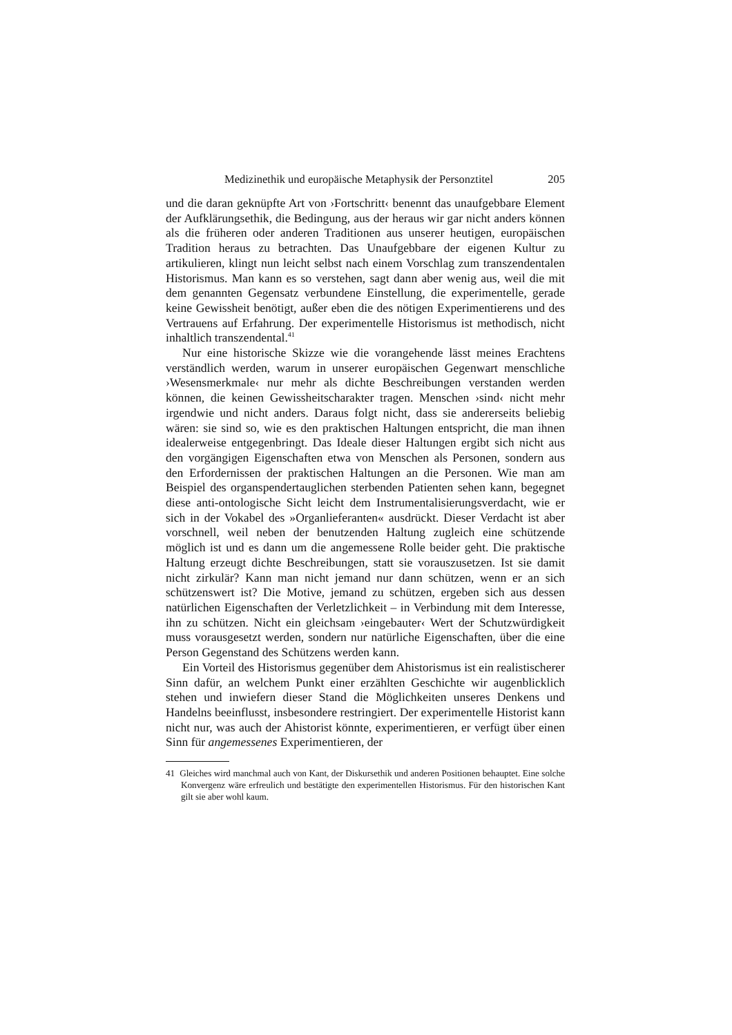Medizinethik und europäische Metaphysik der Personztitel 205
und die daran geknüpfte Art von ›Fortschritt‹ benennt das unaufgebbare Element der Aufklärungsethik, die Bedingung, aus der heraus wir gar nicht anders können als die früheren oder anderen Traditionen aus unserer heutigen, europäischen Tradition heraus zu betrachten. Das Unaufgebbare der eigenen Kultur zu artikulieren, klingt nun leicht selbst nach einem Vorschlag zum transzendentalen Historismus. Man kann es so verstehen, sagt dann aber wenig aus, weil die mit dem genannten Gegensatz verbundene Einstellung, die experimentelle, gerade keine Gewissheit benötigt, außer eben die des nötigen Experimentierens und des Vertrauens auf Erfahrung. Der experimentelle Historismus ist methodisch, nicht inhaltlich transzendental.<sup>41</sup>
Nur eine historische Skizze wie die vorangehende lässt meines Erachtens verständlich werden, warum in unserer europäischen Gegenwart menschliche ›Wesensmerkmale‹ nur mehr als dichte Beschreibungen verstanden werden können, die keinen Gewissheitscharakter tragen. Menschen ›sind‹ nicht mehr irgendwie und nicht anders. Daraus folgt nicht, dass sie andererseits beliebig wären: sie sind so, wie es den praktischen Haltungen entspricht, die man ihnen idealerweise entgegenbringt. Das Ideale dieser Haltungen ergibt sich nicht aus den vorgängigen Eigenschaften etwa von Menschen als Personen, sondern aus den Erfordernissen der praktischen Haltungen an die Personen. Wie man am Beispiel des organspendertauglichen sterbenden Patienten sehen kann, begegnet diese anti-ontologische Sicht leicht dem Instrumentalisierungsverdacht, wie er sich in der Vokabel des »Organlieferanten« ausdrückt. Dieser Verdacht ist aber vorschnell, weil neben der benutzenden Haltung zugleich eine schützende möglich ist und es dann um die angemessene Rolle beider geht. Die praktische Haltung erzeugt dichte Beschreibungen, statt sie vorauszusetzen. Ist sie damit nicht zirkulär? Kann man nicht jemand nur dann schützen, wenn er an sich schützenswert ist? Die Motive, jemand zu schützen, ergeben sich aus dessen natürlichen Eigenschaften der Verletzlichkeit – in Verbindung mit dem Interesse, ihn zu schützen. Nicht ein gleichsam ›eingebauter‹ Wert der Schutzwürdigkeit muss vorausgesetzt werden, sondern nur natürliche Eigenschaften, über die eine Person Gegenstand des Schützens werden kann.
Ein Vorteil des Historismus gegenüber dem Ahistorismus ist ein realistischerer Sinn dafür, an welchem Punkt einer erzählten Geschichte wir augenblicklich stehen und inwiefern dieser Stand die Möglichkeiten unseres Denkens und Handelns beeinflusst, insbesondere restringiert. Der experimentelle Historist kann nicht nur, was auch der Ahistorist könnte, experimentieren, er verfügt über einen Sinn für angemessenes Experimentieren, der
41 Gleiches wird manchmal auch von Kant, der Diskursethik und anderen Positionen behauptet. Eine solche Konvergenz wäre erfreulich und bestätigte den experimentellen Historismus. Für den historischen Kant gilt sie aber wohl kaum.